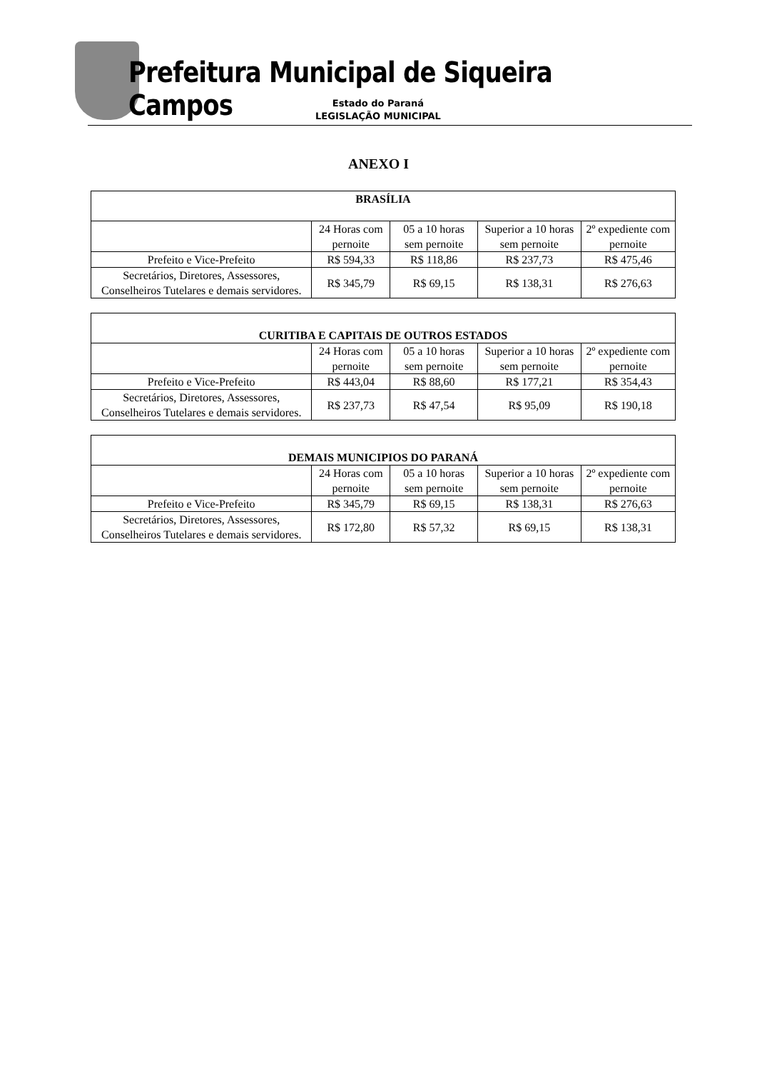Prefeitura Municipal de Siqueira Campos
Estado do Paraná
LEGISLAÇÃO MUNICIPAL
ANEXO I
| BRASÍLIA | | | | |
| --- | --- | --- | --- | --- |
| | 24 Horas com pernoite | 05 a 10 horas sem pernoite | Superior a 10 horas sem pernoite | 2º expediente com pernoite |
| Prefeito e Vice-Prefeito | R$ 594,33 | R$ 118,86 | R$ 237,73 | R$ 475,46 |
| Secretários, Diretores, Assessores, Conselheiros Tutelares e demais servidores. | R$ 345,79 | R$ 69,15 | R$ 138,31 | R$ 276,63 |
| CURITIBA E CAPITAIS DE OUTROS ESTADOS | | | | |
| --- | --- | --- | --- | --- |
| | 24 Horas com pernoite | 05 a 10 horas sem pernoite | Superior a 10 horas sem pernoite | 2º expediente com pernoite |
| Prefeito e Vice-Prefeito | R$ 443,04 | R$ 88,60 | R$ 177,21 | R$ 354,43 |
| Secretários, Diretores, Assessores, Conselheiros Tutelares e demais servidores. | R$ 237,73 | R$ 47,54 | R$ 95,09 | R$ 190,18 |
| DEMAIS MUNICIPIOS DO PARANÁ | | | | |
| --- | --- | --- | --- | --- |
| | 24 Horas com pernoite | 05 a 10 horas sem pernoite | Superior a 10 horas sem pernoite | 2º expediente com pernoite |
| Prefeito e Vice-Prefeito | R$ 345,79 | R$ 69,15 | R$ 138,31 | R$ 276,63 |
| Secretários, Diretores, Assessores, Conselheiros Tutelares e demais servidores. | R$ 172,80 | R$ 57,32 | R$ 69,15 | R$ 138,31 |